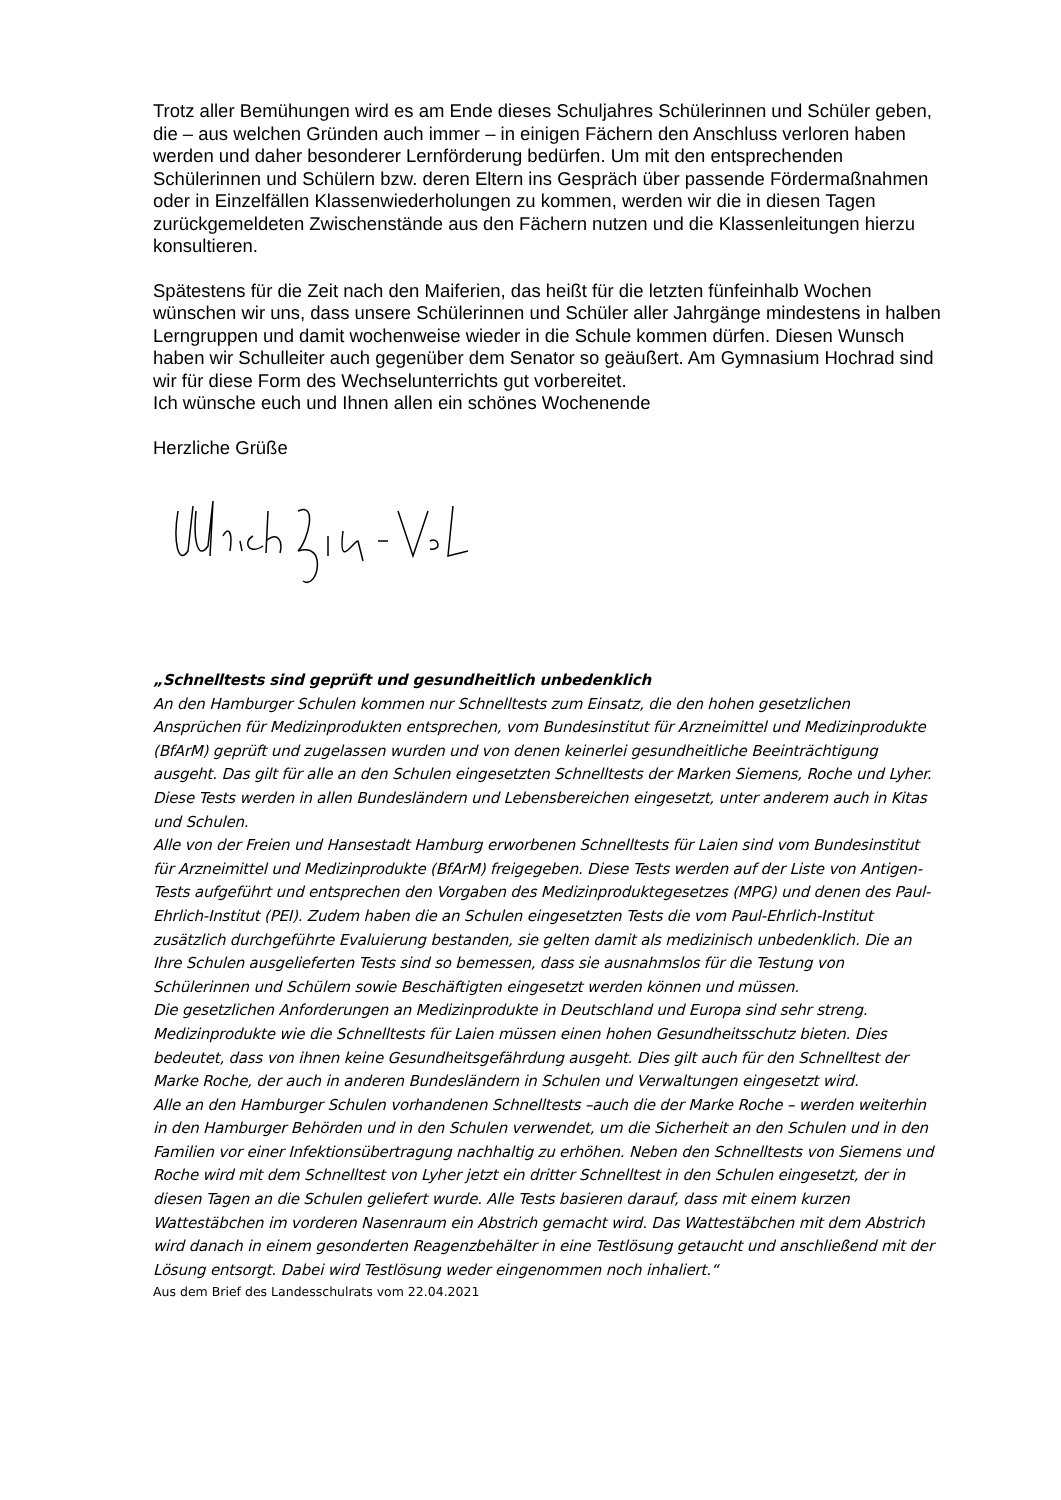Trotz aller Bemühungen wird es am Ende dieses Schuljahres Schülerinnen und Schüler geben, die – aus welchen Gründen auch immer – in einigen Fächern den Anschluss verloren haben werden und daher besonderer Lernförderung bedürfen. Um mit den entsprechenden Schülerinnen und Schülern bzw. deren Eltern ins Gespräch über passende Fördermaßnahmen oder in Einzelfällen Klassenwiederholungen zu kommen, werden wir die in diesen Tagen zurückgemeldeten Zwischenstände aus den Fächern nutzen und die Klassenleitungen hierzu konsultieren.
Spätestens für die Zeit nach den Maiferien, das heißt für die letzten fünfeinhalb Wochen wünschen wir uns, dass unsere Schülerinnen und Schüler aller Jahrgänge mindestens in halben Lerngruppen und damit wochenweise wieder in die Schule kommen dürfen. Diesen Wunsch haben wir Schulleiter auch gegenüber dem Senator so geäußert. Am Gymnasium Hochrad sind wir für diese Form des Wechselunterrichts gut vorbereitet.
Ich wünsche euch und Ihnen allen ein schönes Wochenende
Herzliche Grüße
„Schnelltests sind geprüft und gesundheitlich unbedenklich
An den Hamburger Schulen kommen nur Schnelltests zum Einsatz, die den hohen gesetzlichen Ansprüchen für Medizinprodukten entsprechen, vom Bundesinstitut für Arzneimittel und Medizinprodukte (BfArM) geprüft und zugelassen wurden und von denen keinerlei gesundheitliche Beeinträchtigung ausgeht. Das gilt für alle an den Schulen eingesetzten Schnelltests der Marken Siemens, Roche und Lyher. Diese Tests werden in allen Bundesländern und Lebensbereichen eingesetzt, unter anderem auch in Kitas und Schulen.
Alle von der Freien und Hansestadt Hamburg erworbenen Schnelltests für Laien sind vom Bundesinstitut für Arzneimittel und Medizinprodukte (BfArM) freigegeben. Diese Tests werden auf der Liste von Antigen-Tests aufgeführt und entsprechen den Vorgaben des Medizinproduktegesetzes (MPG) und denen des Paul-Ehrlich-Institut (PEI). Zudem haben die an Schulen eingesetzten Tests die vom Paul-Ehrlich-Institut zusätzlich durchgeführte Evaluierung bestanden, sie gelten damit als medizinisch unbedenklich. Die an Ihre Schulen ausgelieferten Tests sind so bemessen, dass sie ausnahmslos für die Testung von Schülerinnen und Schülern sowie Beschäftigten eingesetzt werden können und müssen.
Die gesetzlichen Anforderungen an Medizinprodukte in Deutschland und Europa sind sehr streng. Medizinprodukte wie die Schnelltests für Laien müssen einen hohen Gesundheitsschutz bieten. Dies bedeutet, dass von ihnen keine Gesundheitsgefährdung ausgeht. Dies gilt auch für den Schnelltest der Marke Roche, der auch in anderen Bundesländern in Schulen und Verwaltungen eingesetzt wird.
Alle an den Hamburger Schulen vorhandenen Schnelltests –auch die der Marke Roche – werden weiterhin in den Hamburger Behörden und in den Schulen verwendet, um die Sicherheit an den Schulen und in den Familien vor einer Infektionsübertragung nachhaltig zu erhöhen. Neben den Schnelltests von Siemens und Roche wird mit dem Schnelltest von Lyher jetzt ein dritter Schnelltest in den Schulen eingesetzt, der in diesen Tagen an die Schulen geliefert wurde. Alle Tests basieren darauf, dass mit einem kurzen Wattestäbchen im vorderen Nasenraum ein Abstrich gemacht wird. Das Wattestäbchen mit dem Abstrich wird danach in einem gesonderten Reagenzbehälter in eine Testlösung getaucht und anschließend mit der Lösung entsorgt. Dabei wird Testlösung weder eingenommen noch inhaliert.“
Aus dem Brief des Landesschulrats vom 22.04.2021